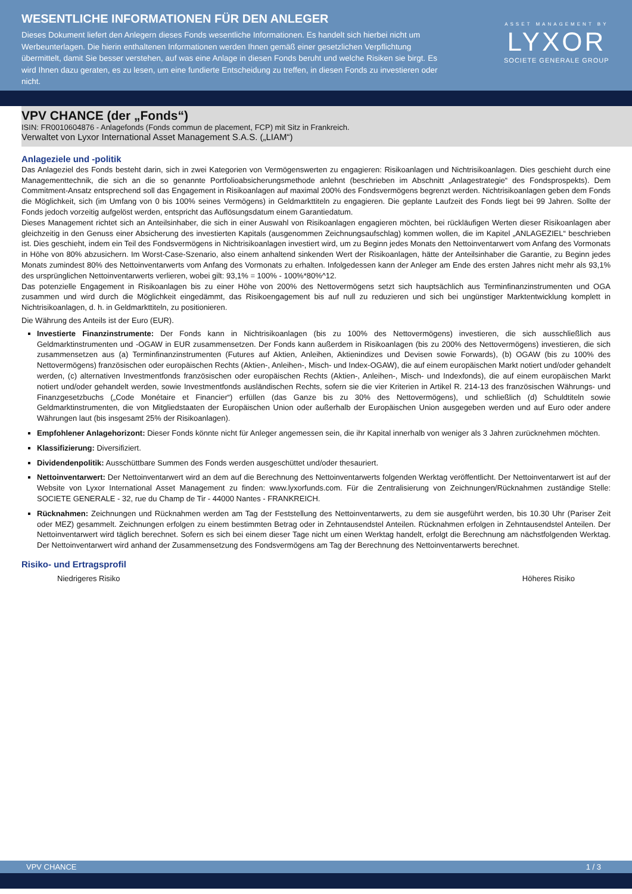WESENTLICHE INFORMATIONEN FÜR DEN ANLEGER
Dieses Dokument liefert den Anlegern dieses Fonds wesentliche Informationen. Es handelt sich hierbei nicht um Werbeunterlagen. Die hierin enthaltenen Informationen werden Ihnen gemäß einer gesetzlichen Verpflichtung übermittelt, damit Sie besser verstehen, auf was eine Anlage in diesen Fonds beruht und welche Risiken sie birgt. Es wird Ihnen dazu geraten, es zu lesen, um eine fundierte Entscheidung zu treffen, in diesen Fonds zu investieren oder nicht.
ASSET MANAGEMENT BY
LYXOR
SOCIETE GENERALE GROUP
VPV CHANCE (der „Fonds“)
ISIN: FR0010604876 - Anlagefonds (Fonds commun de placement, FCP) mit Sitz in Frankreich.
Verwaltet von Lyxor International Asset Management S.A.S. („LIAM“)
Anlageziele und -politik
Das Anlageziel des Fonds besteht darin, sich in zwei Kategorien von Vermögenswerten zu engagieren: Risikoanlagen und Nichtrisikoanlagen. Dies geschieht durch eine Managementtechnik, die sich an die so genannte Portfolioabsicherungsmethode anlehnt (beschrieben im Abschnitt „Anlagestrategie“ des Fondsprospekts). Dem Commitment-Ansatz entsprechend soll das Engagement in Risikoanlagen auf maximal 200% des Fondsvermögens begrenzt werden. Nichtrisikoanlagen geben dem Fonds die Möglichkeit, sich (im Umfang von 0 bis 100% seines Vermögens) in Geldmarkttiteln zu engagieren. Die geplante Laufzeit des Fonds liegt bei 99 Jahren. Sollte der Fonds jedoch vorzeitig aufgelöst werden, entspricht das Auflösungsdatum einem Garantiedatum.
Dieses Management richtet sich an Anteilsinhaber, die sich in einer Auswahl von Risikoanlagen engagieren möchten, bei rückläufigen Werten dieser Risikoanlagen aber gleichzeitig in den Genuss einer Absicherung des investierten Kapitals (ausgenommen Zeichnungsaufschlag) kommen wollen, die im Kapitel „ANLAGEZIEL“ beschrieben ist. Dies geschieht, indem ein Teil des Fondsvermögens in Nichtrisikoanlagen investiert wird, um zu Beginn jedes Monats den Nettoinventarwert vom Anfang des Vormonats in Höhe von 80% abzusichern. Im Worst-Case-Szenario, also einem anhaltend sinkenden Wert der Risikoanlagen, hätte der Anteilsinhaber die Garantie, zu Beginn jedes Monats zumindest 80% des Nettoinventarwerts vom Anfang des Vormonats zu erhalten. Infolgedessen kann der Anleger am Ende des ersten Jahres nicht mehr als 93,1% des ursprünglichen Nettoinventarwerts verlieren, wobei gilt: 93,1% = 100% - 100%*80%^12.
Das potenzielle Engagement in Risikoanlagen bis zu einer Höhe von 200% des Nettovermögens setzt sich hauptsächlich aus Terminfinanzinstrumenten und OGA zusammen und wird durch die Möglichkeit eingedämmt, das Risikoengagement bis auf null zu reduzieren und sich bei ungünstiger Marktentwicklung komplett in Nichtrisikoanlagen, d. h. in Geldmarkttiteln, zu positionieren.
Die Währung des Anteils ist der Euro (EUR).
Investierte Finanzinstrumente: Der Fonds kann in Nichtrisikoanlagen (bis zu 100% des Nettovermögens) investieren, die sich ausschließlich aus Geldmarktinstrumenten und -OGAW in EUR zusammensetzen. Der Fonds kann außerdem in Risikoanlagen (bis zu 200% des Nettovermögens) investieren, die sich zusammensetzen aus (a) Terminfinanzinstrumenten (Futures auf Aktien, Anleihen, Aktienindizes und Devisen sowie Forwards), (b) OGAW (bis zu 100% des Nettovermögens) französischen oder europäischen Rechts (Aktien-, Anleihen-, Misch- und Index-OGAW), die auf einem europäischen Markt notiert und/oder gehandelt werden, (c) alternativen Investmentfonds französischen oder europäischen Rechts (Aktien-, Anleihen-, Misch- und Indexfonds), die auf einem europäischen Markt notiert und/oder gehandelt werden, sowie Investmentfonds ausländischen Rechts, sofern sie die vier Kriterien in Artikel R. 214-13 des französischen Währungs- und Finanzgesetzbuchs („Code Monétaire et Financier“) erfüllen (das Ganze bis zu 30% des Nettovermögens), und schließlich (d) Schuldtiteln sowie Geldmarktinstrumenten, die von Mitgliedstaaten der Europäischen Union oder außerhalb der Europäischen Union ausgegeben werden und auf Euro oder andere Währungen laut (bis insgesamt 25% der Risikoanlagen).
Empfohlener Anlagehorizont: Dieser Fonds könnte nicht für Anleger angemessen sein, die ihr Kapital innerhalb von weniger als 3 Jahren zurücknehmen möchten.
Klassifizierung: Diversifiziert.
Dividendenpolitik: Ausschüttbare Summen des Fonds werden ausgeschüttet und/oder thesauriert.
Nettoinventarwert: Der Nettoinventarwert wird an dem auf die Berechnung des Nettoinventarwerts folgenden Werktag veröffentlicht. Der Nettoinventarwert ist auf der Website von Lyxor International Asset Management zu finden: www.lyxorfunds.com. Für die Zentralisierung von Zeichnungen/Rücknahmen zuständige Stelle: SOCIETE GENERALE - 32, rue du Champ de Tir - 44000 Nantes - FRANKREICH.
Rücknahmen: Zeichnungen und Rücknahmen werden am Tag der Feststellung des Nettoinventarwerts, zu dem sie ausgeführt werden, bis 10.30 Uhr (Pariser Zeit oder MEZ) gesammelt. Zeichnungen erfolgen zu einem bestimmten Betrag oder in Zehntausendstel Anteilen. Rücknahmen erfolgen in Zehntausendstel Anteilen. Der Nettoinventarwert wird täglich berechnet. Sofern es sich bei einem dieser Tage nicht um einen Werktag handelt, erfolgt die Berechnung am nächstfolgenden Werktag. Der Nettoinventarwert wird anhand der Zusammensetzung des Fondsvermögens am Tag der Berechnung des Nettoinventarwerts berechnet.
Risiko- und Ertragsprofil
Niedrigeres Risiko Höheres Risiko
VPV CHANCE 1 / 3